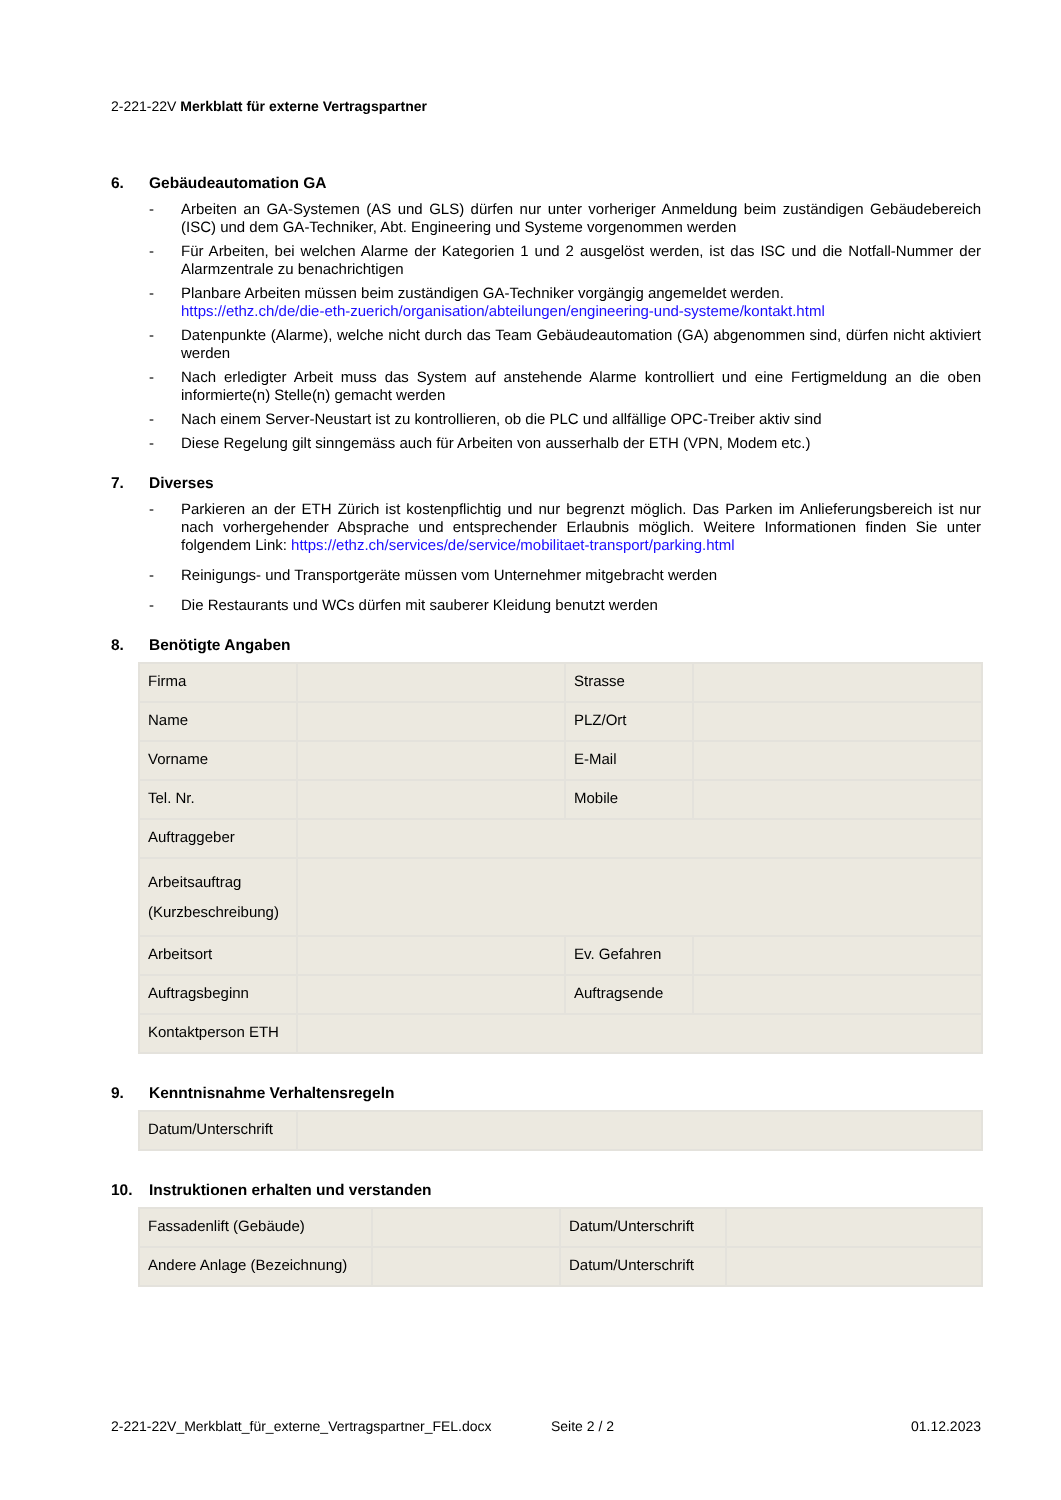2-221-22V Merkblatt für externe Vertragspartner
6. Gebäudeautomation GA
- Arbeiten an GA-Systemen (AS und GLS) dürfen nur unter vorheriger Anmeldung beim zuständigen Gebäudebe­reich (ISC) und dem GA-Techniker, Abt. Engineering und Systeme vorgenommen werden
- Für Arbeiten, bei welchen Alarme der Kategorien 1 und 2 ausgelöst werden, ist das ISC und die Notfall-Nummer der Alarmzentrale zu benachrichtigen
- Planbare Arbeiten müssen beim zuständigen GA-Techniker vorgängig angemeldet werden.
https://ethz.ch/de/die-eth-zuerich/organisation/abteilungen/engineering-und-systeme/kontakt.html
- Datenpunkte (Alarme), welche nicht durch das Team Gebäudeautomation (GA) abgenommen sind, dürfen nicht aktiviert werden
- Nach erledigter Arbeit muss das System auf anstehende Alarme kontrolliert und eine Fertigmeldung an die oben informierte(n) Stelle(n) gemacht werden
- Nach einem Server-Neustart ist zu kontrollieren, ob die PLC und allfällige OPC-Treiber aktiv sind
- Diese Regelung gilt sinngemäss auch für Arbeiten von ausserhalb der ETH (VPN, Modem etc.)
7. Diverses
- Parkieren an der ETH Zürich ist kostenpflichtig und nur begrenzt möglich. Das Parken im Anlieferungsbereich ist nur nach vorhergehender Absprache und entsprechender Erlaubnis möglich. Weitere Informationen finden Sie unter folgendem Link: https://ethz.ch/services/de/service/mobilitaet-transport/parking.html
- Reinigungs- und Transportgeräte müssen vom Unternehmer mitgebracht werden
- Die Restaurants und WCs dürfen mit sauberer Kleidung benutzt werden
8. Benötigte Angaben
| Firma | | Strasse | |
| Name | | PLZ/Ort | |
| Vorname | | E-Mail | |
| Tel. Nr. | | Mobile | |
| Auftraggeber | | | |
| Arbeitsauftrag (Kurzbeschreibung) | | | |
| Arbeitsort | | Ev. Gefahren | |
| Auftragsbeginn | | Auftragsende | |
| Kontaktperson ETH | | | |
9. Kenntnisnahme Verhaltensregeln
| Datum/Unterschrift | |
10. Instruktionen erhalten und verstanden
| Fassadenlift (Gebäude) | | Datum/Unterschrift | |
| Andere Anlage (Bezeichnung) | | Datum/Unterschrift | |
2-221-22V_Merkblatt_für_externe_Vertragspartner_FEL.docx Seite 2 / 2 01.12.2023